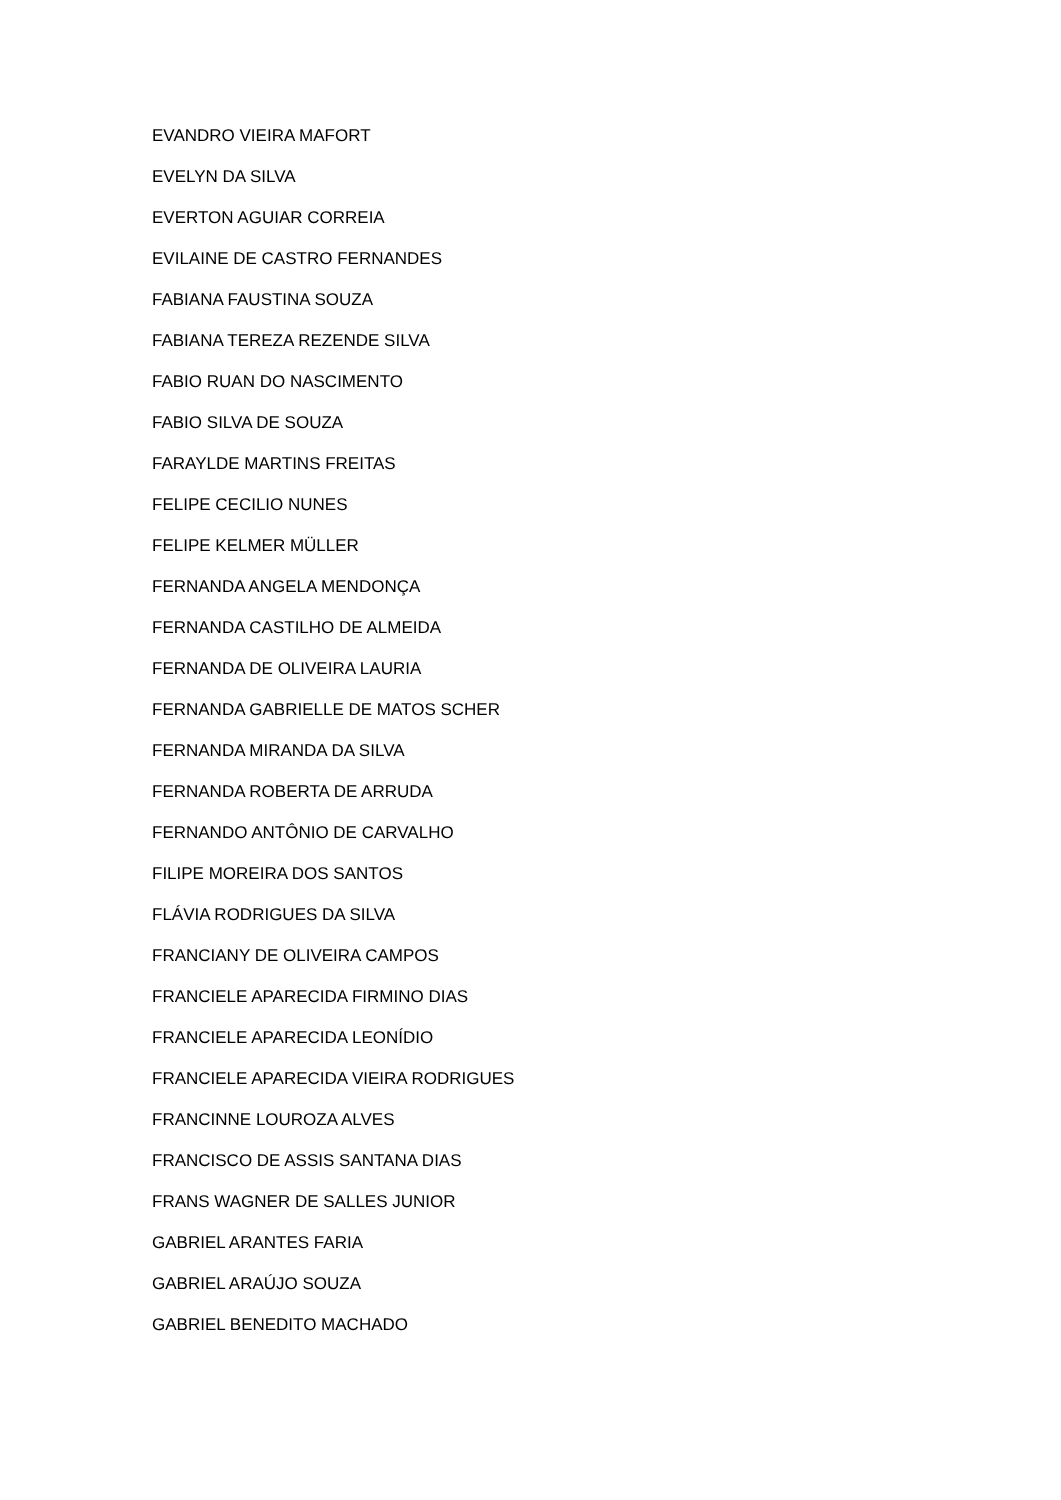EVANDRO VIEIRA MAFORT
EVELYN DA SILVA
EVERTON AGUIAR CORREIA
EVILAINE DE CASTRO FERNANDES
FABIANA FAUSTINA SOUZA
FABIANA TEREZA REZENDE SILVA
FABIO RUAN DO NASCIMENTO
FABIO SILVA DE SOUZA
FARAYLDE MARTINS FREITAS
FELIPE CECILIO NUNES
FELIPE KELMER MÜLLER
FERNANDA ANGELA MENDONÇA
FERNANDA CASTILHO DE ALMEIDA
FERNANDA DE OLIVEIRA LAURIA
FERNANDA GABRIELLE DE MATOS SCHER
FERNANDA MIRANDA DA SILVA
FERNANDA ROBERTA DE ARRUDA
FERNANDO ANTÔNIO DE CARVALHO
FILIPE MOREIRA DOS SANTOS
FLÁVIA RODRIGUES DA SILVA
FRANCIANY DE OLIVEIRA CAMPOS
FRANCIELE APARECIDA FIRMINO DIAS
FRANCIELE APARECIDA LEONÍDIO
FRANCIELE APARECIDA VIEIRA RODRIGUES
FRANCINNE LOUROZA ALVES
FRANCISCO DE ASSIS SANTANA DIAS
FRANS WAGNER DE SALLES JUNIOR
GABRIEL ARANTES FARIA
GABRIEL ARAÚJO SOUZA
GABRIEL BENEDITO MACHADO